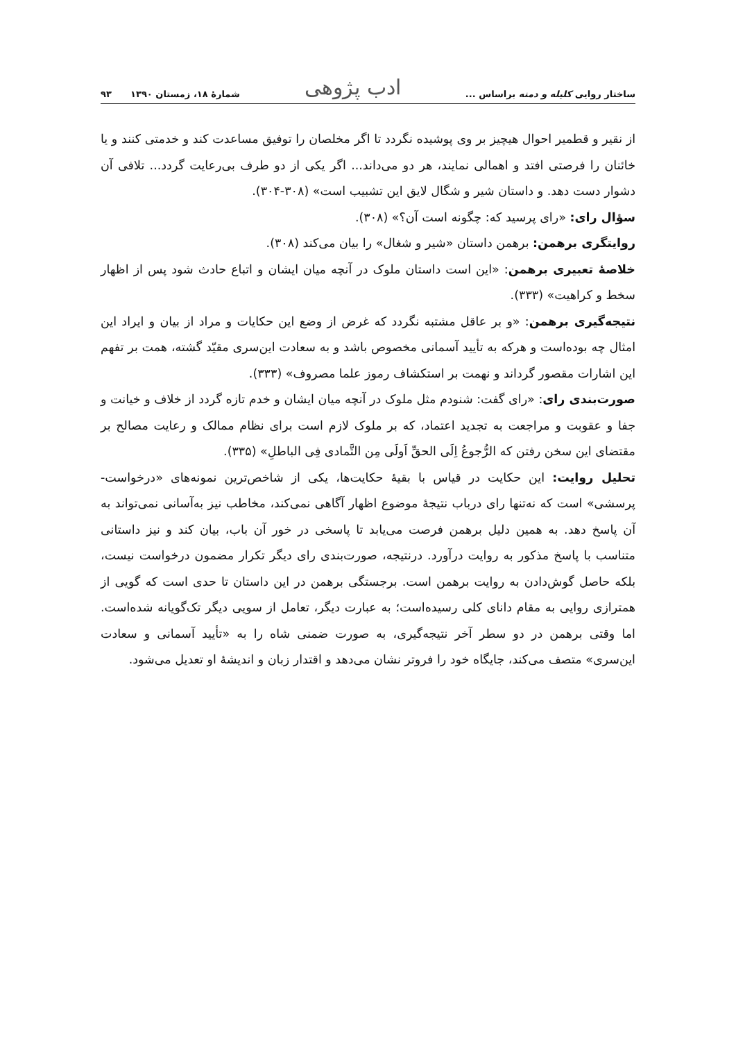ساختار روایی کلیله و دمنه براساس ... ادب پژوهی شمارهٔ ۱۸، زمستان ۱۳۹۰ ۹۳
از نقیر و قطمیر احوال هیچیز بر وی پوشیده نگردد تا اگر مخلصان را توفیق مساعدت کند و خدمتی کنند و یا خائنان را فرصتی افتد و اهمالی نمایند، هر دو می‌داند... اگر یکی از دو طرف بی‌رعایت گردد... تلافی آن دشوار دست دهد. و داستان شیر و شگال لایق این تشبیب است» (۳۰۸-۳۰۴).
سؤال رای: «رای پرسید که: چگونه است آن؟» (۳۰۸).
روایتگری برهمن: برهمن داستان «شیر و شغال» را بیان می‌کند (۳۰۸).
خلاصهٔ تعبیری برهمن: «این است داستان ملوک در آنچه میان ایشان و اتباع حادث شود پس از اظهار سخط و کراهیت» (۳۳۳).
نتیجه‌گیری برهمن: «و بر عاقل مشتبه نگردد که غرض از وضع این حکایات و مراد از بیان و ایراد این امثال چه بوده‌است و هرکه به تأیید آسمانی مخصوص باشد و به سعادت این‌سری مقیّد گشته، همت بر تفهم این اشارات مقصور گرداند و نهمت بر استکشاف رموز علما مصروف» (۳۳۳).
صورت‌بندی رای: «رای گفت: شنودم مثل ملوک در آنچه میان ایشان و خدم تازه گردد از خلاف و خیانت و جفا و عقوبت و مراجعت به تجدید اعتماد، که بر ملوک لازم است برای نظام ممالک و رعایت مصالح بر مقتضای این سخن رفتن که الرُّجوعُ اِلَی الحقِّ اَولَی مِن التَّمادی فِی الباطلِ» (۳۳۵).
تحلیل روایت: این حکایت در قیاس با بقیهٔ حکایت‌ها، یکی از شاخص‌ترین نمونه‌های «درخواست- پرسشی» است که نه‌تنها رای درباب نتیجهٔ موضوع اظهار آگاهی نمی‌کند، مخاطب نیز به‌آسانی نمی‌تواند به آن پاسخ دهد. به همین دلیل برهمن فرصت می‌یابد تا پاسخی در خور آن باب، بیان کند و نیز داستانی متناسب با پاسخ مذکور به روایت درآورد. درنتیجه، صورت‌بندی رای دیگر تکرار مضمون درخواست نیست، بلکه حاصل گوش‌دادن به روایت برهمن است. برجستگی برهمن در این داستان تا حدی است که گویی از همترازی روایی به مقام دانای کلی رسیده‌است؛ به عبارت دیگر، تعامل از سویی دیگر تک‌گویانه شده‌است. اما وقتی برهمن در دو سطر آخر نتیجه‌گیری، به صورت ضمنی شاه را به «تأیید آسمانی و سعادت این‌سری» متصف می‌کند، جایگاه خود را فروتر نشان می‌دهد و اقتدار زبان و اندیشهٔ او تعدیل می‌شود.